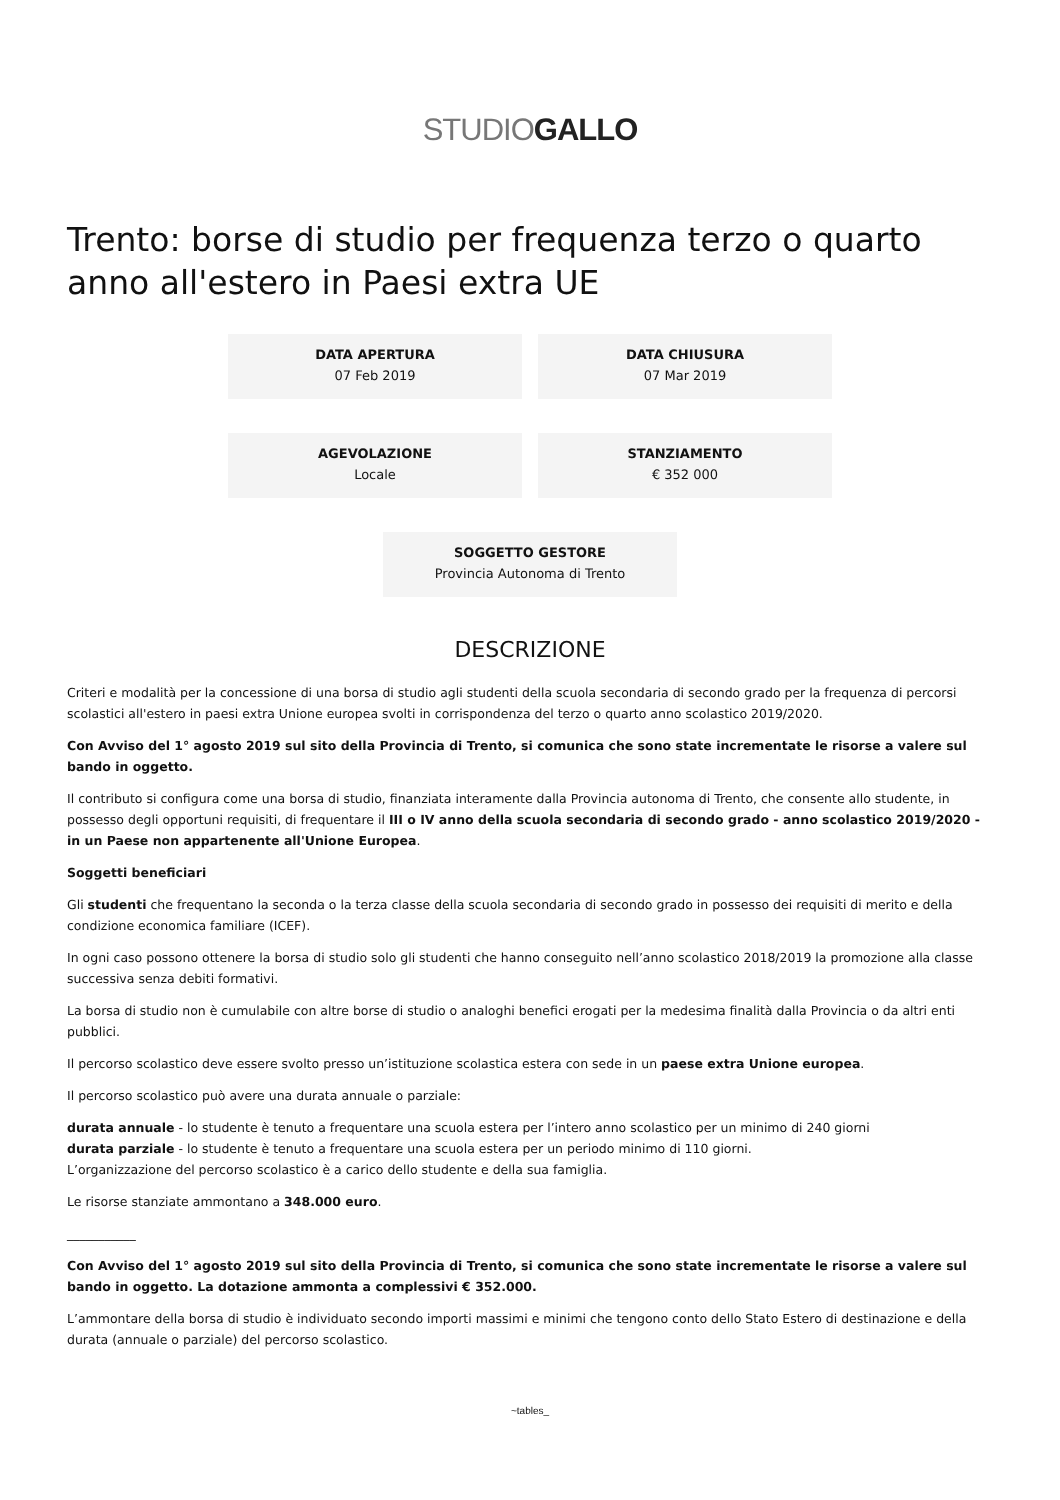STUDIOGALLO
Trento: borse di studio per frequenza terzo o quarto anno all'estero in Paesi extra UE
DATA APERTURA
07 Feb 2019
DATA CHIUSURA
07 Mar 2019
AGEVOLAZIONE
Locale
STANZIAMENTO
€ 352 000
SOGGETTO GESTORE
Provincia Autonoma di Trento
DESCRIZIONE
Criteri e modalità per la concessione di una borsa di studio agli studenti della scuola secondaria di secondo grado per la frequenza di percorsi scolastici all'estero in paesi extra Unione europea svolti in corrispondenza del terzo o quarto anno scolastico 2019/2020.
Con Avviso del 1° agosto 2019 sul sito della Provincia di Trento, si comunica che sono state incrementate le risorse a valere sul bando in oggetto.
Il contributo si configura come una borsa di studio, finanziata interamente dalla Provincia autonoma di Trento, che consente allo studente, in possesso degli opportuni requisiti, di frequentare il III o IV anno della scuola secondaria di secondo grado - anno scolastico 2019/2020 - in un Paese non appartenente all'Unione Europea.
Soggetti beneficiari
Gli studenti che frequentano la seconda o la terza classe della scuola secondaria di secondo grado in possesso dei requisiti di merito e della condizione economica familiare (ICEF).
In ogni caso possono ottenere la borsa di studio solo gli studenti che hanno conseguito nell’anno scolastico 2018/2019 la promozione alla classe successiva senza debiti formativi.
La borsa di studio non è cumulabile con altre borse di studio o analoghi benefici erogati per la medesima finalità dalla Provincia o da altri enti pubblici.
Il percorso scolastico deve essere svolto presso un’istituzione scolastica estera con sede in un paese extra Unione europea.
Il percorso scolastico può avere una durata annuale o parziale:
durata annuale - lo studente è tenuto a frequentare una scuola estera per l’intero anno scolastico per un minimo di 240 giorni
durata parziale - lo studente è tenuto a frequentare una scuola estera per un periodo minimo di 110 giorni.
L’organizzazione del percorso scolastico è a carico dello studente e della sua famiglia.
Le risorse stanziate ammontano a 348.000 euro.
___________
Con Avviso del 1° agosto 2019 sul sito della Provincia di Trento, si comunica che sono state incrementate le risorse a valere sul bando in oggetto. La dotazione ammonta a complessivi € 352.000.
L’ammontare della borsa di studio è individuato secondo importi massimi e minimi che tengono conto dello Stato Estero di destinazione e della durata (annuale o parziale) del percorso scolastico.
~tables_